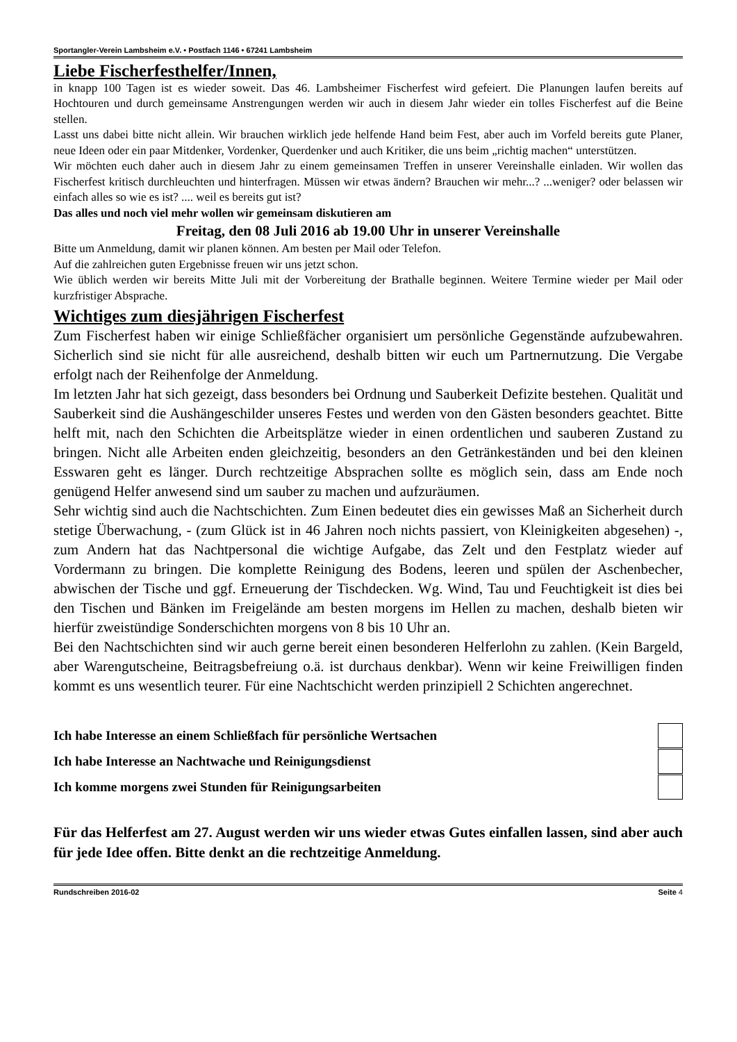Sportangler-Verein Lambsheim e.V. • Postfach 1146 • 67241 Lambsheim
Liebe Fischerfesthelfer/Innen,
in knapp 100 Tagen ist es wieder soweit. Das 46. Lambsheimer Fischerfest wird gefeiert. Die Planungen laufen bereits auf Hochtouren und durch gemeinsame Anstrengungen werden wir auch in diesem Jahr wieder ein tolles Fischerfest auf die Beine stellen.
Lasst uns dabei bitte nicht allein. Wir brauchen wirklich jede helfende Hand beim Fest, aber auch im Vorfeld bereits gute Planer, neue Ideen oder ein paar Mitdenker, Vordenker, Querdenker und auch Kritiker, die uns beim „richtig machen“ unterstützen.
Wir möchten euch daher auch in diesem Jahr zu einem gemeinsamen Treffen in unserer Vereinshalle einladen. Wir wollen das Fischerfest kritisch durchleuchten und hinterfragen. Müssen wir etwas ändern? Brauchen wir mehr...? ...weniger? oder belassen wir einfach alles so wie es ist? .... weil es bereits gut ist?
Das alles und noch viel mehr wollen wir gemeinsam diskutieren am
Freitag, den 08 Juli 2016 ab 19.00 Uhr in unserer Vereinshalle
Bitte um Anmeldung, damit wir planen können. Am besten per Mail oder Telefon.
Auf die zahlreichen guten Ergebnisse freuen wir uns jetzt schon.
Wie üblich werden wir bereits Mitte Juli mit der Vorbereitung der Brathalle beginnen. Weitere Termine wieder per Mail oder kurzfristiger Absprache.
Wichtiges zum diesjährigen Fischerfest
Zum Fischerfest haben wir einige Schließfächer organisiert um persönliche Gegenstände aufzubewahren. Sicherlich sind sie nicht für alle ausreichend, deshalb bitten wir euch um Partnernutzung. Die Vergabe erfolgt nach der Reihenfolge der Anmeldung.
Im letzten Jahr hat sich gezeigt, dass besonders bei Ordnung und Sauberkeit Defizite bestehen. Qualität und Sauberkeit sind die Aushängeschilder unseres Festes und werden von den Gästen besonders geachtet. Bitte helft mit, nach den Schichten die Arbeitsplätze wieder in einen ordentlichen und sauberen Zustand zu bringen. Nicht alle Arbeiten enden gleichzeitig, besonders an den Getränkeständen und bei den kleinen Esswaren geht es länger. Durch rechtzeitige Absprachen sollte es möglich sein, dass am Ende noch genügend Helfer anwesend sind um sauber zu machen und aufzuräumen.
Sehr wichtig sind auch die Nachtschichten. Zum Einen bedeutet dies ein gewisses Maß an Sicherheit durch stetige Überwachung, - (zum Glück ist in 46 Jahren noch nichts passiert, von Kleinigkeiten abgesehen) -, zum Andern hat das Nachtpersonal die wichtige Aufgabe, das Zelt und den Festplatz wieder auf Vordermann zu bringen. Die komplette Reinigung des Bodens, leeren und spülen der Aschenbecher, abwischen der Tische und ggf. Erneuerung der Tischdecken. Wg. Wind, Tau und Feuchtigkeit ist dies bei den Tischen und Bänken im Freigelände am besten morgens im Hellen zu machen, deshalb bieten wir hierfür zweistündige Sonderschichten morgens von 8 bis 10 Uhr an.
Bei den Nachtschichten sind wir auch gerne bereit einen besonderen Helferlohn zu zahlen. (Kein Bargeld, aber Warengutscheine, Beitragsbefreiung o.ä. ist durchaus denkbar). Wenn wir keine Freiwilligen finden kommt es uns wesentlich teurer. Für eine Nachtschicht werden prinzipiell 2 Schichten angerechnet.
Ich habe Interesse an einem Schließfach für persönliche Wertsachen
Ich habe Interesse an Nachtwache und Reinigungsdienst
Ich komme morgens zwei Stunden für Reinigungsarbeiten
Für das Helferfest am 27. August werden wir uns wieder etwas Gutes einfallen lassen, sind aber auch für jede Idee offen. Bitte denkt an die rechtzeitige Anmeldung.
Rundschreiben 2016-02 Seite 4